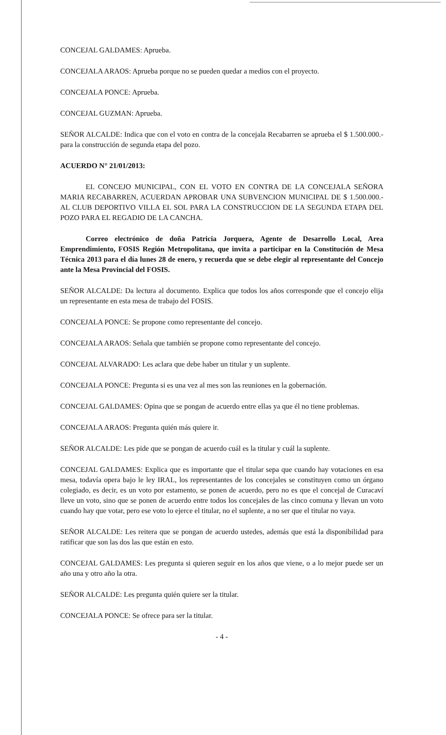CONCEJAL GALDAMES: Aprueba.
CONCEJALA ARAOS: Aprueba porque no se pueden quedar a medios con el proyecto.
CONCEJALA PONCE: Aprueba.
CONCEJAL GUZMAN: Aprueba.
SEÑOR ALCALDE: Indica que con el voto en contra de la concejala Recabarren se aprueba el $ 1.500.000.- para la construcción de segunda etapa del pozo.
ACUERDO N° 21/01/2013:
EL CONCEJO MUNICIPAL, CON EL VOTO EN CONTRA DE LA CONCEJALA SEÑORA MARIA RECABARREN, ACUERDAN APROBAR UNA SUBVENCION MUNICIPAL DE $ 1.500.000.- AL CLUB DEPORTIVO VILLA EL SOL PARA LA CONSTRUCCION DE LA SEGUNDA ETAPA DEL POZO PARA EL REGADIO DE LA CANCHA.
Correo electrónico de doña Patricia Jorquera, Agente de Desarrollo Local, Area Emprendimiento, FOSIS Región Metropolitana, que invita a participar en la Constitución de Mesa Técnica 2013 para el día lunes 28 de enero, y recuerda que se debe elegir al representante del Concejo ante la Mesa Provincial del FOSIS.
SEÑOR ALCALDE: Da lectura al documento. Explica que todos los años corresponde que el concejo elija un representante en esta mesa de trabajo del FOSIS.
CONCEJALA PONCE: Se propone como representante del concejo.
CONCEJALA ARAOS: Señala que también se propone como representante del concejo.
CONCEJAL ALVARADO: Les aclara que debe haber un titular y un suplente.
CONCEJALA PONCE: Pregunta si es una vez al mes son las reuniones en la gobernación.
CONCEJAL GALDAMES: Opina que se pongan de acuerdo entre ellas ya que él no tiene problemas.
CONCEJALA ARAOS: Pregunta quién más quiere ir.
SEÑOR ALCALDE: Les pide que se pongan de acuerdo cuál es la titular y cuál la suplente.
CONCEJAL GALDAMES: Explica que es importante que el titular sepa que cuando hay votaciones en esa mesa, todavía opera bajo le ley IRAL, los representantes de los concejales se constituyen como un órgano colegiado, es decir, es un voto por estamento, se ponen de acuerdo, pero no es que el concejal de Curacaví lleve un voto, sino que se ponen de acuerdo entre todos los concejales de las cinco comuna y llevan un voto cuando hay que votar, pero ese voto lo ejerce el titular, no el suplente, a no ser que el titular no vaya.
SEÑOR ALCALDE: Les reitera que se pongan de acuerdo ustedes, además que está la disponibilidad para ratificar que son las dos las que están en esto.
CONCEJAL GALDAMES: Les pregunta si quieren seguir en los años que viene, o a lo mejor puede ser un año una y otro año la otra.
SEÑOR ALCALDE: Les pregunta quién quiere ser la titular.
CONCEJALA PONCE: Se ofrece para ser la titular.
- 4 -